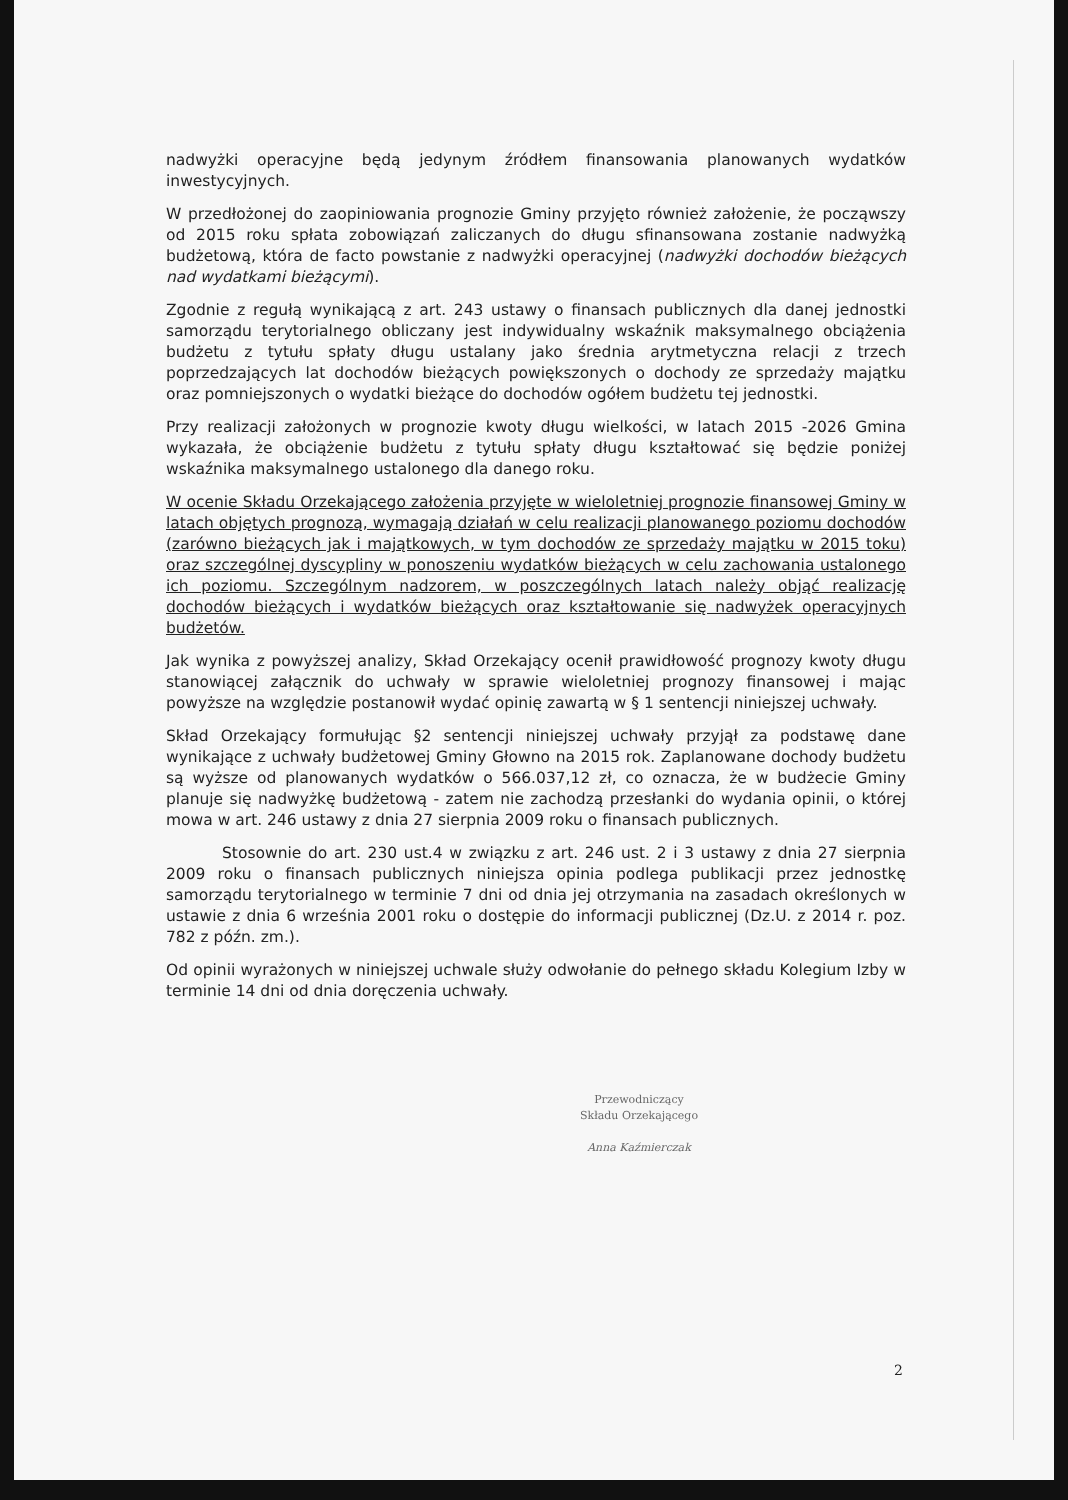nadwyżki operacyjne będą jedynym źródłem finansowania planowanych wydatków inwestycyjnych.
W przedłożonej do zaopiniowania prognozie Gminy przyjęto również założenie, że począwszy od 2015 roku spłata zobowiązań zaliczanych do długu sfinansowana zostanie nadwyżką budżetową, która de facto powstanie z nadwyżki operacyjnej (nadwyżki dochodów bieżących nad wydatkami bieżącymi).
Zgodnie z regułą wynikającą z art. 243 ustawy o finansach publicznych dla danej jednostki samorządu terytorialnego obliczany jest indywidualny wskaźnik maksymalnego obciążenia budżetu z tytułu spłaty długu ustalany jako średnia arytmetyczna relacji z trzech poprzedzających lat dochodów bieżących powiększonych o dochody ze sprzedaży majątku oraz pomniejszonych o wydatki bieżące do dochodów ogółem budżetu tej jednostki.
Przy realizacji założonych w prognozie kwoty długu wielkości, w latach 2015 -2026 Gmina wykazała, że obciążenie budżetu z tytułu spłaty długu kształtować się będzie poniżej wskaźnika maksymalnego ustalonego dla danego roku.
W ocenie Składu Orzekającego założenia przyjęte w wieloletniej prognozie finansowej Gminy w latach objętych prognozą, wymagają działań w celu realizacji planowanego poziomu dochodów (zarówno bieżących jak i majątkowych, w tym dochodów ze sprzedaży majątku w 2015 toku) oraz szczególnej dyscypliny w ponoszeniu wydatków bieżących w celu zachowania ustalonego ich poziomu. Szczególnym nadzorem, w poszczególnych latach należy objąć realizację dochodów bieżących i wydatków bieżących oraz kształtowanie się nadwyżek operacyjnych budżetów.
Jak wynika z powyższej analizy, Skład Orzekający ocenił prawidłowość prognozy kwoty długu stanowiącej załącznik do uchwały w sprawie wieloletniej prognozy finansowej i mając powyższe na względzie postanowił wydać opinię zawartą w § 1 sentencji niniejszej uchwały.
Skład Orzekający formułując §2 sentencji niniejszej uchwały przyjął za podstawę dane wynikające z uchwały budżetowej Gminy Głowno na 2015 rok. Zaplanowane dochody budżetu są wyższe od planowanych wydatków o 566.037,12 zł, co oznacza, że w budżecie Gminy planuje się nadwyżkę budżetową - zatem nie zachodzą przesłanki do wydania opinii, o której mowa w art. 246 ustawy z dnia 27 sierpnia 2009 roku o finansach publicznych.
Stosownie do art. 230 ust.4 w związku z art. 246 ust. 2 i 3 ustawy z dnia 27 sierpnia 2009 roku o finansach publicznych niniejsza opinia podlega publikacji przez jednostkę samorządu terytorialnego w terminie 7 dni od dnia jej otrzymania na zasadach określonych w ustawie z dnia 6 września 2001 roku o dostępie do informacji publicznej (Dz.U. z 2014 r. poz. 782 z późn. zm.).
Od opinii wyrażonych w niniejszej uchwale służy odwołanie do pełnego składu Kolegium Izby w terminie 14 dni od dnia doręczenia uchwały.
Przewodniczący
Składu Orzekającego
Anna Kaźmierczak
2